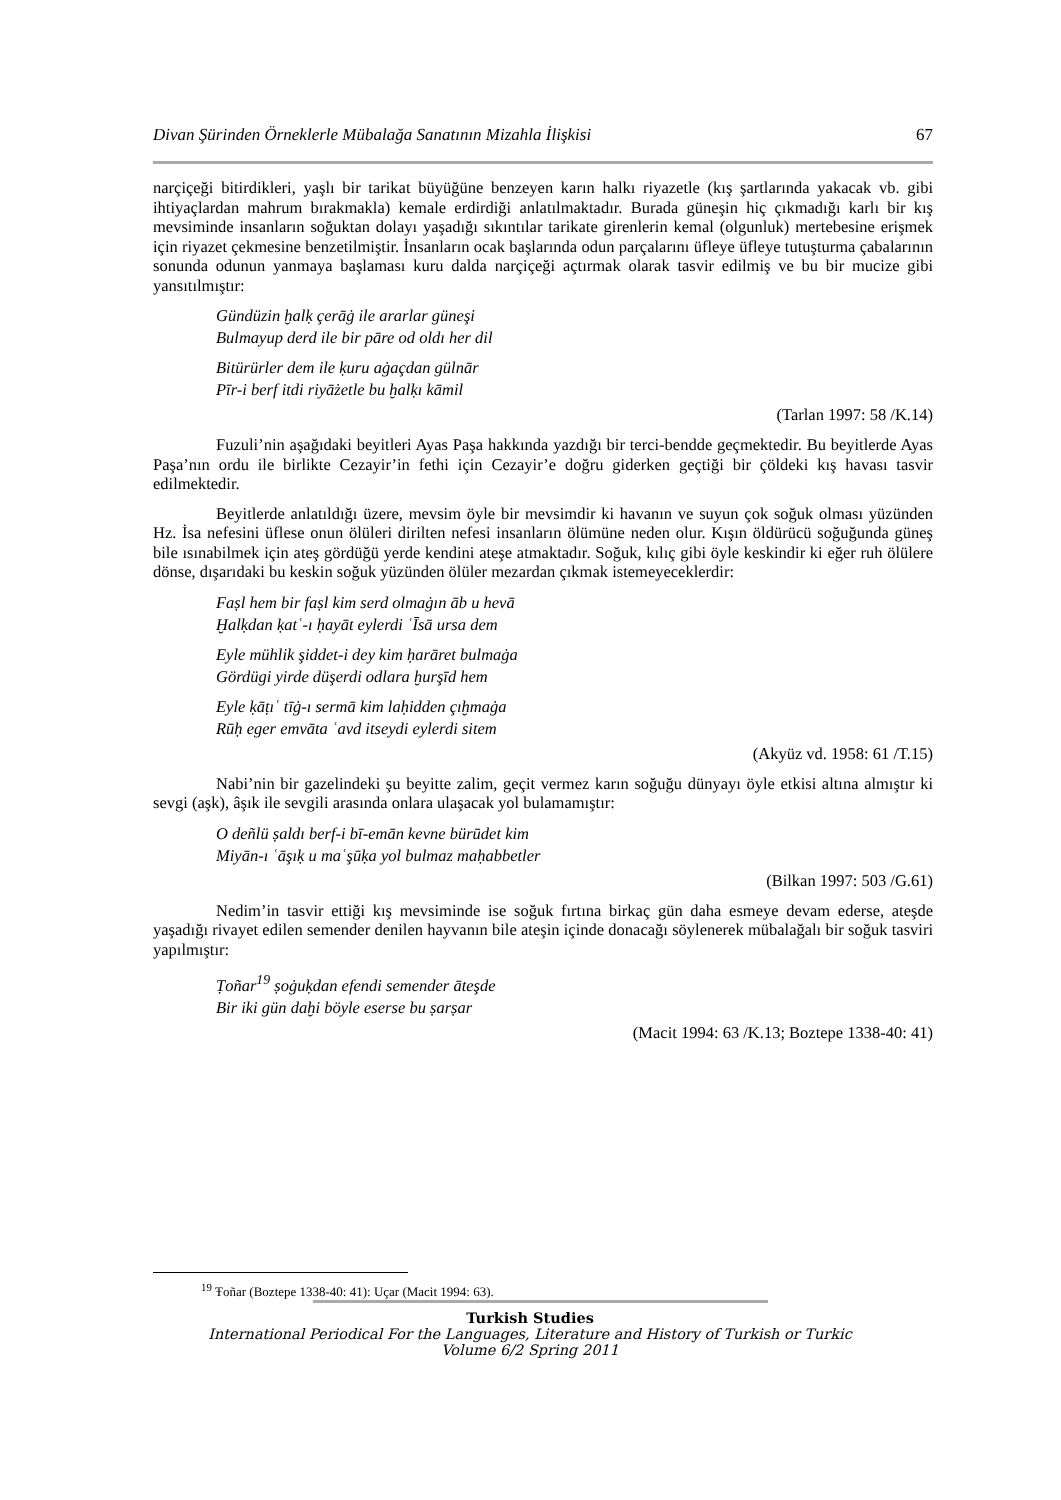Divan Şürinden Örneklerle Mübalağa Sanatının Mizahla İlişkisi 67
narçiçeği bitirdikleri, yaşlı bir tarikat büyüğüne benzeyen karın halkı riyazetle (kış şartlarında yakacak vb. gibi ihtiyaçlardan mahrum bırakmakla) kemale erdirdiği anlatılmaktadır. Burada güneşin hiç çıkmadığı karlı bir kış mevsiminde insanların soğuktan dolayı yaşadığı sıkıntılar tarikate girenlerin kemal (olgunluk) mertebesine erişmek için riyazet çekmesine benzetilmiştir. İnsanların ocak başlarında odun parçalarını üfleye üfleye tutuşturma çabalarının sonunda odunun yanmaya başlaması kuru dalda narçiçeği açtırmak olarak tasvir edilmiş ve bu bir mucize gibi yansıtılmıştır:
Gündüzin ḫalḳ çerāġ ile ararlar güneşi
Bulmayup derd ile bir pāre od oldı her dil
Bitürürler dem ile ḳuru aġaçdan gülnār
Pīr-i berf itdi riyāżetle bu ḫalḳı kāmil
(Tarlan 1997: 58 /K.14)
Fuzuli’nin aşağıdaki beyitleri Ayas Paşa hakkında yazdığı bir terci-bendde geçmektedir. Bu beyitlerde Ayas Paşa’nın ordu ile birlikte Cezayir’in fethi için Cezayir’e doğru giderken geçtiği bir çöldeki kış havası tasvir edilmektedir.
Beyitlerde anlatıldığı üzere, mevsim öyle bir mevsimdir ki havanın ve suyun çok soğuk olması yüzünden Hz. İsa nefesini üflese onun ölüleri dirilten nefesi insanların ölümüne neden olur. Kışın öldürücü soğuğunda güneş bile ısınabilmek için ateş gördüğü yerde kendini ateşe atmaktadır. Soğuk, kılıç gibi öyle keskindir ki eğer ruh ölülere dönse, dışarıdaki bu keskin soğuk yüzünden ölüler mezardan çıkmak istemeyeceklerdir:
Faṣl hem bir faṣl kim serd olmaġın āb u hevā
Ḫalḳdan ḳatʿ-ı ḥayāt eylerdi ʿĪsā ursa dem
Eyle mühlik şiddet-i dey kim ḥarāret bulmaġa
Gördügi yirde düşerdi odlara ḫurşīd hem
Eyle ḳāṭıʿ tīġ-ı sermā kim laḥidden çıḫmaġa
Rūḥ eger emvāta ʿavd itseydi eylerdi sitem
(Akyüz vd. 1958: 61 /T.15)
Nabi’nin bir gazelindeki şu beyitte zalim, geçit vermez karın soğuğu dünyayı öyle etkisi altına almıştır ki sevgi (aşk), âşık ile sevgili arasında onlara ulaşacak yol bulamamıştır:
O deñlü ṣaldı berf-i bī-emān kevne bürūdet kim
Miyān-ı ʿāşıḳ u maʿşūḳa yol bulmaz maḥabbetler
(Bilkan 1997: 503 /G.61)
Nedim’in tasvir ettiği kış mevsiminde ise soğuk fırtına birkaç gün daha esmeye devam ederse, ateşde yaşadığı rivayet edilen semender denilen hayvanın bile ateşin içinde donacağı söylenerek mübalağalı bir soğuk tasviri yapılmıştır:
Ṭoñar<sup>19</sup> ṣoġuḳdan efendi semender āteşde
Bir iki gün daḫi böyle eserse bu ṣarṣar
(Macit 1994: 63 /K.13; Boztepe 1338-40: 41)
<sup>19</sup> Ŧoñar (Boztepe 1338-40: 41): Uçar (Macit 1994: 63).
Turkish Studies
International Periodical For the Languages, Literature and History of Turkish or Turkic
Volume 6/2 Spring 2011